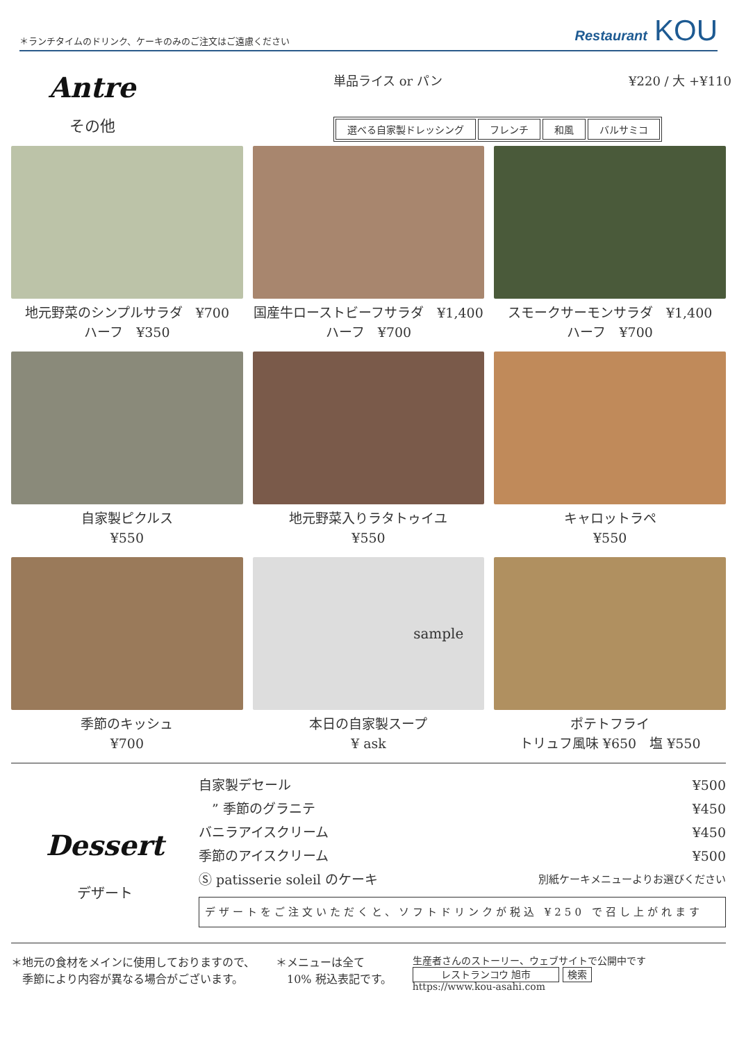＊ランチタイムのドリンク、ケーキのみのご注文はご遠慮ください Restaurant KOU
Antre
その他
単品ライス or パン ¥220 / 大 +¥110
選べる自家製ドレッシング フレンチ 和風 バルサミコ
地元野菜のシンプルサラダ　¥700
ハーフ　¥350
国産牛ローストビーフサラダ　¥1,400
ハーフ　¥700
スモークサーモンサラダ　¥1,400
ハーフ　¥700
自家製ピクルス
¥550
地元野菜入りラタトゥイユ
¥550
キャロットラペ
¥550
季節のキッシュ
¥700
sample
本日の自家製スープ
¥ ask
ポテトフライ
トリュフ風味 ¥650　塩 ¥550
Dessert
デザート
自家製デセール ¥500
　” 季節のグラニテ ¥450
バニラアイスクリーム ¥450
季節のアイスクリーム ¥500
Ⓢ patisserie soleil のケーキ 別紙ケーキメニューよりお選びください
デザートをご注文いただくと、ソフトドリンクが税込 ¥250 で召し上がれます
＊地元の食材をメインに使用しておりますので、
　季節により内容が異なる場合がございます。
＊メニューは全て
　10% 税込表記です。
生産者さんのストーリー、ウェブサイトで公開中です
レストランコウ 旭市 検索
https://www.kou-asahi.com